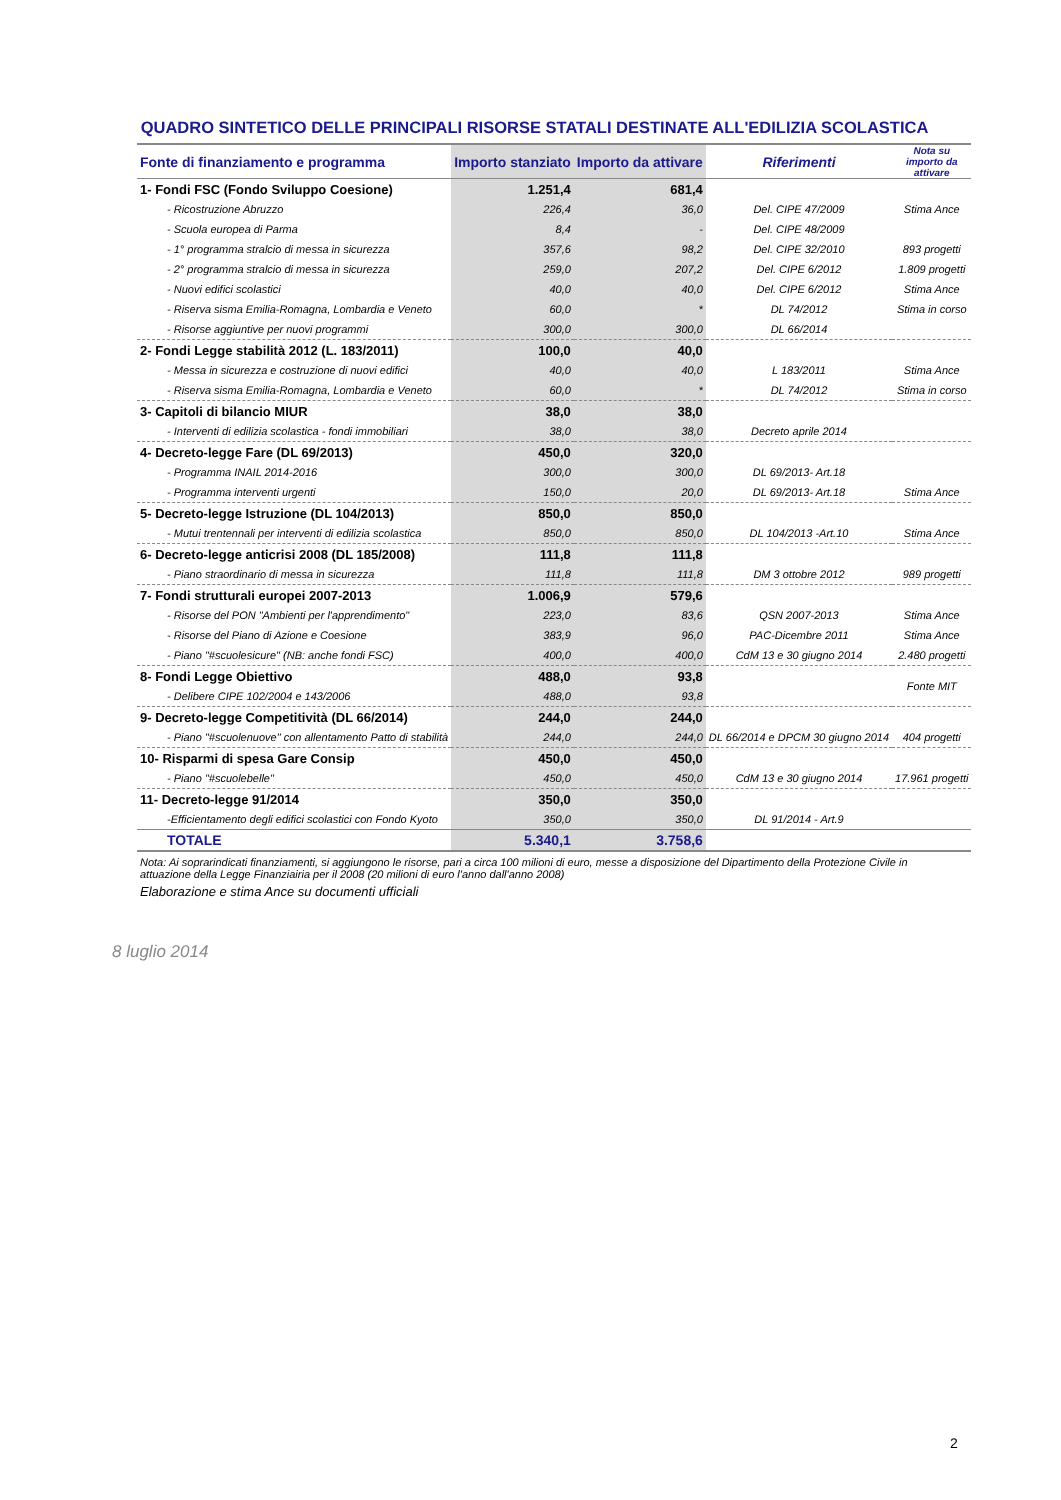QUADRO SINTETICO DELLE PRINCIPALI RISORSE STATALI DESTINATE ALL'EDILIZIA SCOLASTICA
| Fonte di finanziamento e programma | Importo stanziato | Importo da attivare | Riferimenti | Nota su importo da attivare |
| --- | --- | --- | --- | --- |
| 1- Fondi FSC (Fondo Sviluppo Coesione) | 1.251,4 | 681,4 | | |
| - Ricostruzione Abruzzo | 226,4 | 36,0 | Del. CIPE 47/2009 | Stima Ance |
| - Scuola europea di Parma | 8,4 | - | Del. CIPE 48/2009 | |
| - 1° programma stralcio di messa in sicurezza | 357,6 | 98,2 | Del. CIPE 32/2010 | 893 progetti |
| - 2° programma stralcio di messa in sicurezza | 259,0 | 207,2 | Del. CIPE 6/2012 | 1.809 progetti |
| - Nuovi edifici scolastici | 40,0 | 40,0 | Del. CIPE 6/2012 | Stima Ance |
| - Riserva sisma Emilia-Romagna, Lombardia e Veneto | 60,0 | * | DL 74/2012 | Stima in corso |
| - Risorse aggiuntive per nuovi programmi | 300,0 | 300,0 | DL 66/2014 | |
| 2- Fondi Legge stabilità 2012 (L. 183/2011) | 100,0 | 40,0 | | |
| - Messa in sicurezza e costruzione di nuovi edifici | 40,0 | 40,0 | L 183/2011 | Stima Ance |
| - Riserva sisma Emilia-Romagna, Lombardia e Veneto | 60,0 | * | DL 74/2012 | Stima in corso |
| 3- Capitoli di bilancio MIUR | 38,0 | 38,0 | | |
| - Interventi di edilizia scolastica - fondi immobiliari | 38,0 | 38,0 | Decreto aprile 2014 | |
| 4- Decreto-legge Fare (DL 69/2013) | 450,0 | 320,0 | | |
| - Programma INAIL 2014-2016 | 300,0 | 300,0 | DL 69/2013- Art.18 | |
| - Programma interventi urgenti | 150,0 | 20,0 | DL 69/2013- Art.18 | Stima Ance |
| 5- Decreto-legge Istruzione (DL 104/2013) | 850,0 | 850,0 | | |
| - Mutui trentennali per interventi di edilizia scolastica | 850,0 | 850,0 | DL 104/2013 -Art.10 | Stima Ance |
| 6- Decreto-legge anticrisi 2008 (DL 185/2008) | 111,8 | 111,8 | | |
| - Piano straordinario di messa in sicurezza | 111,8 | 111,8 | DM 3 ottobre 2012 | 989 progetti |
| 7- Fondi strutturali europei 2007-2013 | 1.006,9 | 579,6 | | |
| - Risorse del PON "Ambienti per l'apprendimento" | 223,0 | 83,6 | QSN 2007-2013 | Stima Ance |
| - Risorse del Piano di Azione e Coesione | 383,9 | 96,0 | PAC-Dicembre 2011 | Stima Ance |
| - Piano "#scuolesicure" (NB: anche fondi FSC) | 400,0 | 400,0 | CdM 13 e 30 giugno 2014 | 2.480 progetti |
| 8- Fondi Legge Obiettivo | 488,0 | 93,8 | | Fonte MIT |
| - Delibere CIPE 102/2004 e 143/2006 | 488,0 | 93,8 | | |
| 9- Decreto-legge Competitività (DL 66/2014) | 244,0 | 244,0 | | |
| - Piano "#scuolenuove" con allentamento Patto di stabilità | 244,0 | 244,0 | DL 66/2014 e DPCM 30 giugno 2014 | 404 progetti |
| 10- Risparmi di spesa Gare Consip | 450,0 | 450,0 | | |
| - Piano "#scuolebelle" | 450,0 | 450,0 | CdM 13 e 30 giugno 2014 | 17.961 progetti |
| 11- Decreto-legge 91/2014 | 350,0 | 350,0 | | |
| -Efficientamento degli edifici scolastici con Fondo Kyoto | 350,0 | 350,0 | DL 91/2014 - Art.9 | |
| TOTALE | 5.340,1 | 3.758,6 | | |
Nota: Ai soprarindicati finanziamenti, si aggiungono le risorse, pari a circa 100 milioni di euro, messe a disposizione del Dipartimento della Protezione Civile in attuazione della Legge Finanziairia per il 2008 (20 milioni di euro l'anno dall'anno 2008)
Elaborazione e stima Ance su documenti ufficiali
8 luglio 2014
2